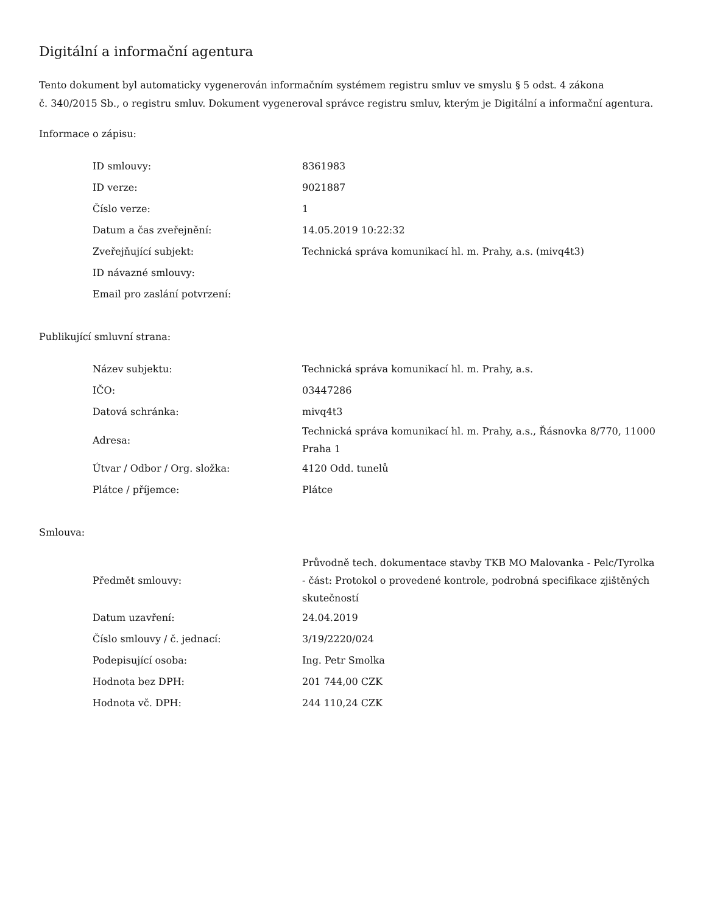Digitální a informační agentura
Tento dokument byl automaticky vygenerován informačním systémem registru smluv ve smyslu § 5 odst. 4 zákona
č. 340/2015 Sb., o registru smluv. Dokument vygeneroval správce registru smluv, kterým je Digitální a informační agentura.
Informace o zápisu:
| ID smlouvy: | 8361983 |
| ID verze: | 9021887 |
| Číslo verze: | 1 |
| Datum a čas zveřejnění: | 14.05.2019 10:22:32 |
| Zveřejňující subjekt: | Technická správa komunikací hl. m. Prahy, a.s. (mivq4t3) |
| ID návazné smlouvy: | |
| Email pro zaslání potvrzení: | |
Publikující smluvní strana:
| Název subjektu: | Technická správa komunikací hl. m. Prahy, a.s. |
| IČO: | 03447286 |
| Datová schránka: | mivq4t3 |
| Adresa: | Technická správa komunikací hl. m. Prahy, a.s., Řásnovka 8/770, 11000 Praha 1 |
| Útvar / Odbor / Org. složka: | 4120 Odd. tunelů |
| Plátce / příjemce: | Plátce |
Smlouva:
| Předmět smlouvy: | Průvodně tech. dokumentace stavby TKB MO Malovanka - Pelc/Tyrolka - část: Protokol o provedené kontrole, podrobná specifikace zjištěných skutečností |
| Datum uzavření: | 24.04.2019 |
| Číslo smlouvy / č. jednací: | 3/19/2220/024 |
| Podepisující osoba: | Ing. Petr Smolka |
| Hodnota bez DPH: | 201 744,00 CZK |
| Hodnota vč. DPH: | 244 110,24 CZK |